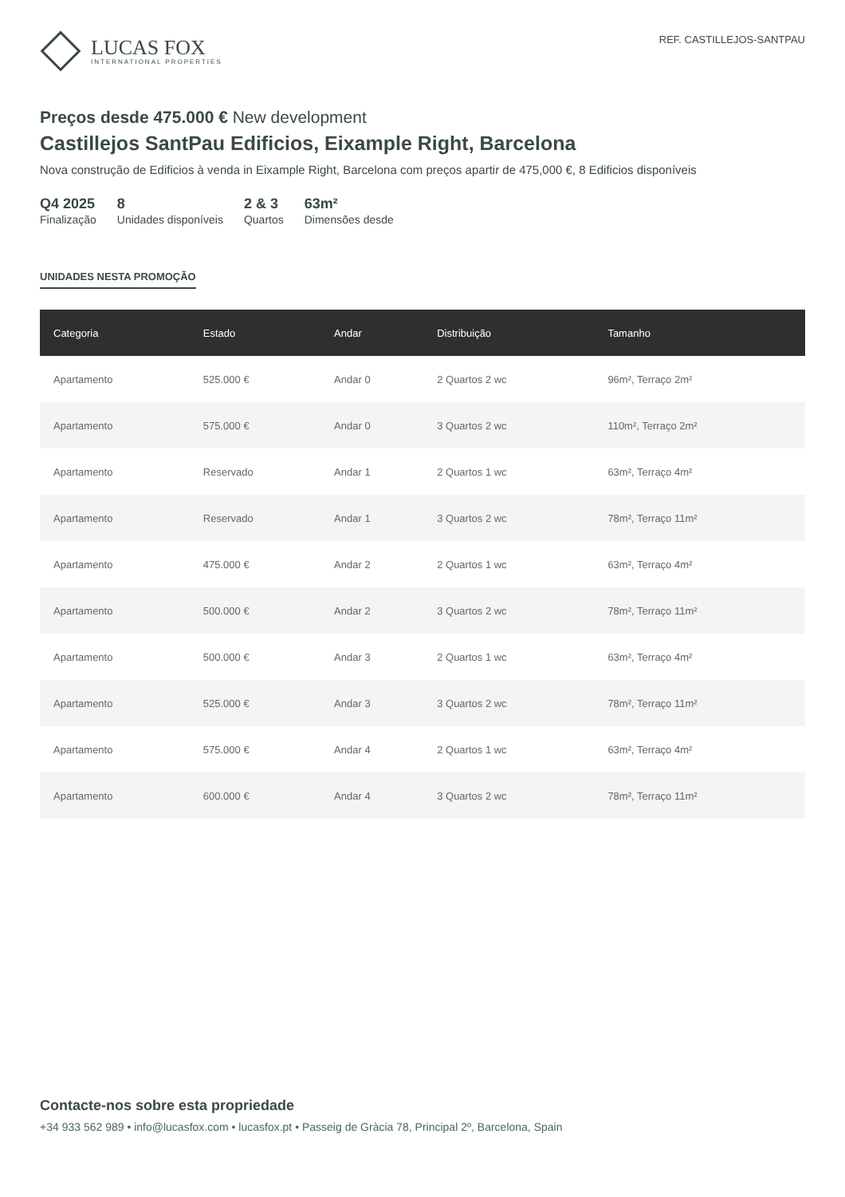LUCAS FOX
INTERNATIONAL PROPERTIES
REF. CASTILLEJOS-SANTPAU
Preços desde 475.000 € New development
Castillejos SantPau Edificios, Eixample Right, Barcelona
Nova construção de Edificios à venda in Eixample Right, Barcelona com preços apartir de 475,000 €, 8 Edificios disponíveis
Q4 2025
Finalização
8
Unidades disponíveis
2 & 3
Quartos
63m²
Dimensões desde
UNIDADES NESTA PROMOÇÃO
| Categoria | Estado | Andar | Distribuição | Tamanho |
| --- | --- | --- | --- | --- |
| Apartamento | 525.000 € | Andar 0 | 2 Quartos 2 wc | 96m², Terraço 2m² |
| Apartamento | 575.000 € | Andar 0 | 3 Quartos 2 wc | 110m², Terraço 2m² |
| Apartamento | Reservado | Andar 1 | 2 Quartos 1 wc | 63m², Terraço 4m² |
| Apartamento | Reservado | Andar 1 | 3 Quartos 2 wc | 78m², Terraço 11m² |
| Apartamento | 475.000 € | Andar 2 | 2 Quartos 1 wc | 63m², Terraço 4m² |
| Apartamento | 500.000 € | Andar 2 | 3 Quartos 2 wc | 78m², Terraço 11m² |
| Apartamento | 500.000 € | Andar 3 | 2 Quartos 1 wc | 63m², Terraço 4m² |
| Apartamento | 525.000 € | Andar 3 | 3 Quartos 2 wc | 78m², Terraço 11m² |
| Apartamento | 575.000 € | Andar 4 | 2 Quartos 1 wc | 63m², Terraço 4m² |
| Apartamento | 600.000 € | Andar 4 | 3 Quartos 2 wc | 78m², Terraço 11m² |
Contacte-nos sobre esta propriedade
+34 933 562 989 • info@lucasfox.com • lucasfox.pt • Passeig de Gràcia 78, Principal 2º, Barcelona, Spain